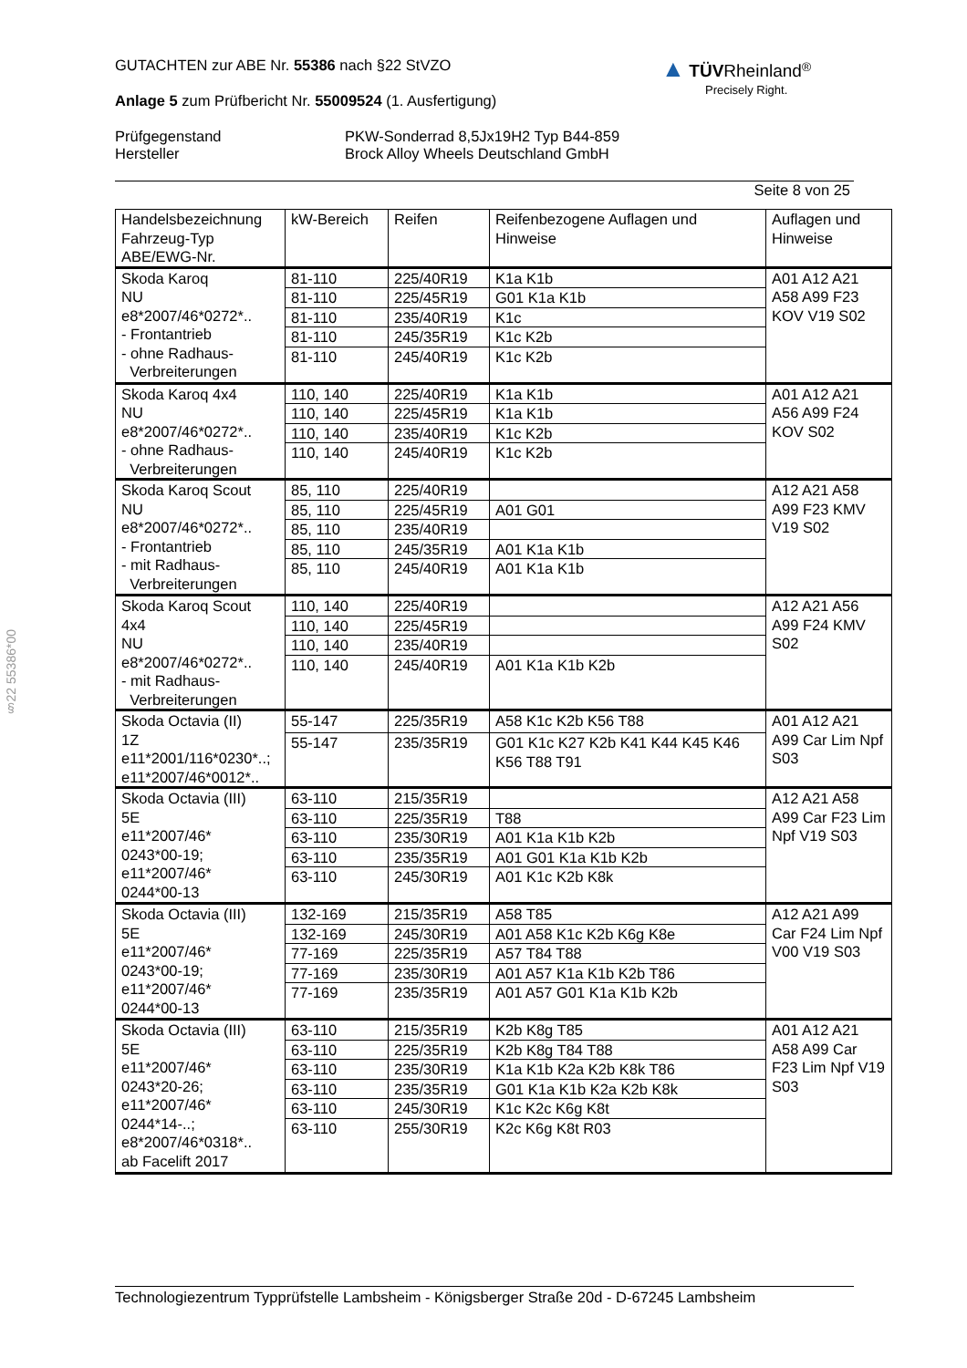GUTACHTEN zur ABE Nr. 55386 nach §22 StVZO
Anlage 5 zum Prüfbericht Nr. 55009524 (1. Ausfertigung)
Prüfgegenstand
Hersteller
PKW-Sonderrad 8,5Jx19H2 Typ B44-859
Brock Alloy Wheels Deutschland GmbH
Seite 8 von 25
▲ TÜV Rheinland<sup>®</sup>
Precisely Right.
§22 55386*00
| Handelsbezeichnung Fahrzeug-Typ ABE/EWG-Nr. | kW-Bereich | Reifen | Reifenbezogene Auflagen und Hinweise | Auflagen und Hinweise |
| Skoda Karoq NU e8*2007/46*0272*.. - Frontantrieb - ohne Radhaus- Verbreiterungen | 81-110 | 225/40R19 | K1a K1b | A01 A12 A21 A58 A99 F23 KOV V19 S02 |
| | 81-110 | 225/45R19 | G01 K1a K1b | |
| | 81-110 | 235/40R19 | K1c | |
| | 81-110 | 245/35R19 | K1c K2b | |
| | 81-110 | 245/40R19 | K1c K2b | |
| Skoda Karoq 4x4 NU e8*2007/46*0272*.. - ohne Radhaus- Verbreiterungen | 110, 140 | 225/40R19 | K1a K1b | A01 A12 A21 A56 A99 F24 KOV S02 |
| | 110, 140 | 225/45R19 | K1a K1b | |
| | 110, 140 | 235/40R19 | K1c K2b | |
| | 110, 140 | 245/40R19 | K1c K2b | |
| Skoda Karoq Scout NU e8*2007/46*0272*.. - Frontantrieb - mit Radhaus- Verbreiterungen | 85, 110 | 225/40R19 | | A12 A21 A58 A99 F23 KMV V19 S02 |
| | 85, 110 | 225/45R19 | A01 G01 | |
| | 85, 110 | 235/40R19 | | |
| | 85, 110 | 245/35R19 | A01 K1a K1b | |
| | 85, 110 | 245/40R19 | A01 K1a K1b | |
| Skoda Karoq Scout 4x4 NU e8*2007/46*0272*.. - mit Radhaus- Verbreiterungen | 110, 140 | 225/40R19 | | A12 A21 A56 A99 F24 KMV S02 |
| | 110, 140 | 225/45R19 | | |
| | 110, 140 | 235/40R19 | | |
| | 110, 140 | 245/40R19 | A01 K1a K1b K2b | |
| Skoda Octavia (II) 1Z e11*2001/116*0230*..; e11*2007/46*0012*.. | 55-147 | 225/35R19 | A58 K1c K2b K56 T88 | A01 A12 A21 A99 Car Lim Npf S03 |
| | 55-147 | 235/35R19 | G01 K1c K27 K2b K41 K44 K45 K46 K56 T88 T91 | |
| Skoda Octavia (III) 5E e11*2007/46* 0243*00-19; e11*2007/46* 0244*00-13 | 63-110 | 215/35R19 | | A12 A21 A58 A99 Car F23 Lim Npf V19 S03 |
| | 63-110 | 225/35R19 | T88 | |
| | 63-110 | 235/30R19 | A01 K1a K1b K2b | |
| | 63-110 | 235/35R19 | A01 G01 K1a K1b K2b | |
| | 63-110 | 245/30R19 | A01 K1c K2b K8k | |
| Skoda Octavia (III) 5E e11*2007/46* 0243*00-19; e11*2007/46* 0244*00-13 | 132-169 | 215/35R19 | A58 T85 | A12 A21 A99 Car F24 Lim Npf V00 V19 S03 |
| | 132-169 | 245/30R19 | A01 A58 K1c K2b K6g K8e | |
| | 77-169 | 225/35R19 | A57 T84 T88 | |
| | 77-169 | 235/30R19 | A01 A57 K1a K1b K2b T86 | |
| | 77-169 | 235/35R19 | A01 A57 G01 K1a K1b K2b | |
| Skoda Octavia (III) 5E e11*2007/46* 0243*20-26; e11*2007/46* 0244*14-..; e8*2007/46*0318*.. ab Facelift 2017 | 63-110 | 215/35R19 | K2b K8g T85 | A01 A12 A21 A58 A99 Car F23 Lim Npf V19 S03 |
| | 63-110 | 225/35R19 | K2b K8g T84 T88 | |
| | 63-110 | 235/30R19 | K1a K1b K2a K2b K8k T86 | |
| | 63-110 | 235/35R19 | G01 K1a K1b K2a K2b K8k | |
| | 63-110 | 245/30R19 | K1c K2c K6g K8t | |
| | 63-110 | 255/30R19 | K2c K6g K8t R03 | |
Technologiezentrum Typprüfstelle Lambsheim - Königsberger Straße 20d - D-67245 Lambsheim